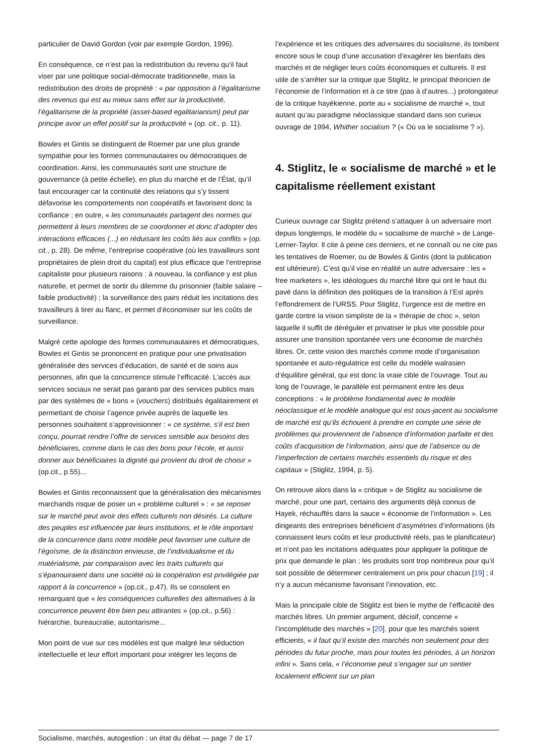particulier de David Gordon (voir par exemple Gordon, 1996).
En conséquence, ce n’est pas la redistribution du revenu qu’il faut viser par une politique social-démocrate traditionnelle, mais la redistribution des droits de propriété : « par opposition à l’égalitarisme des revenus qui est au mieux sans effet sur la productivité, l’égalitarisme de la propriété (asset-based egalitarianism) peut par principe avoir un effet positif sur la productivité » (op. cit., p. 11).
Bowles et Gintis se distinguent de Roemer par une plus grande sympathie pour les formes communautaires ou démocratiques de coordination. Ainsi, les communautés sont une structure de gouvernance (à petite échelle), en plus du marché et de l’État, qu’il faut encourager car la continuité des relations qui s’y tissent défavorise les comportements non coopératifs et favorisent donc la confiance ; en outre, « les communautés partagent des normes qui permettent à leurs membres de se coordonner et donc d’adopter des interactions efficaces (...) en réduisant les coûts liés aux conflits » (op. cit., p. 28). De même, l’entreprise coopérative (où les travailleurs sont propriétaires de plein droit du capital) est plus efficace que l’entreprise capitaliste pour plusieurs raisons : à nouveau, la confiance y est plus naturelle, et permet de sortir du dilemme du prisonnier (faible salaire – faible productivité) ; la surveillance des pairs réduit les incitations des travailleurs à tirer au flanc, et permet d’économiser sur les coûts de surveillance.
Malgré cette apologie des formes communautaires et démocratiques, Bowles et Gintis se prononcent en pratique pour une privatisation généralisée des services d’éducation, de santé et de soins aux personnes, afin que la concurrence stimule l’efficacité. L’accès aux services sociaux ne serait pas garanti par des services publics mais par des systèmes de « bons » (vouchers) distribués égalitairement et permettant de choisir l’agence privée auprès de laquelle les personnes souhaitent s’approvisionner : « ce système, s’il est bien conçu, pourrait rendre l’offre de services sensible aux besoins des bénéficiaires, comme dans le cas des bons pour l’école, et aussi donner aux bénéficiaires la dignité qui provient du droit de choisir » (op.cit., p.55)...
Bowles et Gintis reconnaissent que la généralisation des mécanismes marchands risque de poser un « problème culturel » : « se reposer sur le marché peut avoir des effets culturels non désirés. La culture des peuples est influencée par leurs institutions, et le rôle important de la concurrence dans notre modèle peut favoriser une culture de l’égoïsme, de la distinction envieuse, de l’individualisme et du matérialisme, par comparaison avec les traits culturels qui s’épanouiraient dans une société où la coopération est privilégiée par rapport à la concurrence » (op.cit., p.47). Ils se consolent en remarquant que « les conséquences culturelles des alternatives à la concurrence peuvent être bien peu attirantes » (op.cit., p.56) : hiérarchie, bureaucratie, autoritarisme...
Mon point de vue sur ces modèles est que malgré leur séduction intellectuelle et leur effort important pour intégrer les leçons de
l’expérience et les critiques des adversaires du socialisme, ils tombent encore sous le coup d’une accusation d’exagérer les bienfaits des marchés et de négliger leurs coûts économiques et culturels. Il est utile de s’arrêter sur la critique que Stiglitz, le principal théoricien de l’économie de l’information et à ce titre (pas à d’autres...) prolongateur de la critique hayékienne, porte au « socialisme de marché », tout autant qu’au paradigme néoclassique standard dans son curieux ouvrage de 1994, Whither socialism ? (« Où va le socialisme ? »).
4. Stiglitz, le « socialisme de marché » et le capitalisme réellement existant
Curieux ouvrage car Stiglitz prétend s’attaquer à un adversaire mort depuis longtemps, le modèle du « socialisme de marché » de Lange-Lerner-Taylor. Il cite à peine ces derniers, et ne connaît ou ne cite pas les tentatives de Roemer, ou de Bowles & Gintis (dont la publication est ultérieure). C’est qu’il vise en réalité un autre adversaire : les « free marketers », les idéologues du marché libre qui ont le haut du pavé dans la définition des politiques de la transition à l’Est après l’effondrement de l’URSS. Pour Stiglitz, l’urgence est de mettre en garde contre la vision simpliste de la « thérapie de choc », selon laquelle il suffit de déréguler et privatiser le plus vite possible pour assurer une transition spontanée vers une économie de marchés libres. Or, cette vision des marchés comme mode d’organisation spontanée et auto-régulatrice est celle du modèle walrasien d’équilibre général, qui est donc la vraie cible de l’ouvrage. Tout au long de l’ouvrage, le parallèle est permanent entre les deux conceptions : « le problème fondamental avec le modèle néoclassique et le modèle analogue qui est sous-jacent au socialisme de marché est qu’ils échouent à prendre en compte une série de problèmes qui proviennent de l’absence d’information parfaite et des coûts d’acquisition de l’information, ainsi que de l’absence ou de l’imperfection de certains marchés essentiels du risque et des capitaux » (Stiglitz, 1994, p. 5).
On retrouve alors dans la « critique » de Stiglitz au socialisme de marché, pour une part, certains des arguments déjà connus de Hayek, réchauffés dans la sauce « économie de l’information ». Les dirigeants des entreprises bénéficient d’asymétries d’informations (ils connaissent leurs coûts et leur productivité réels, pas le planificateur) et n’ont pas les incitations adéquates pour appliquer la politique de prix que demande le plan ; les produits sont trop nombreux pour qu’il soit possible de déterminer centralement un prix pour chacun [19] ; il n’y a aucun mécanisme favorisant l’innovation, etc.
Mais la principale cible de Stiglitz est bien le mythe de l’efficacité des marchés libres. Un premier argument, décisif, concerne « l’incomplétude des marchés » [20]. pour que les marchés soient efficients, « il faut qu’il existe des marchés non seulement pour des périodes du futur proche, mais pour toutes les périodes, à un horizon infini ». Sans cela, « l’économie peut s’engager sur un sentier localement efficient sur un plan
Socialisme, marchés, autogestion : un état du débat — page 7 de 17